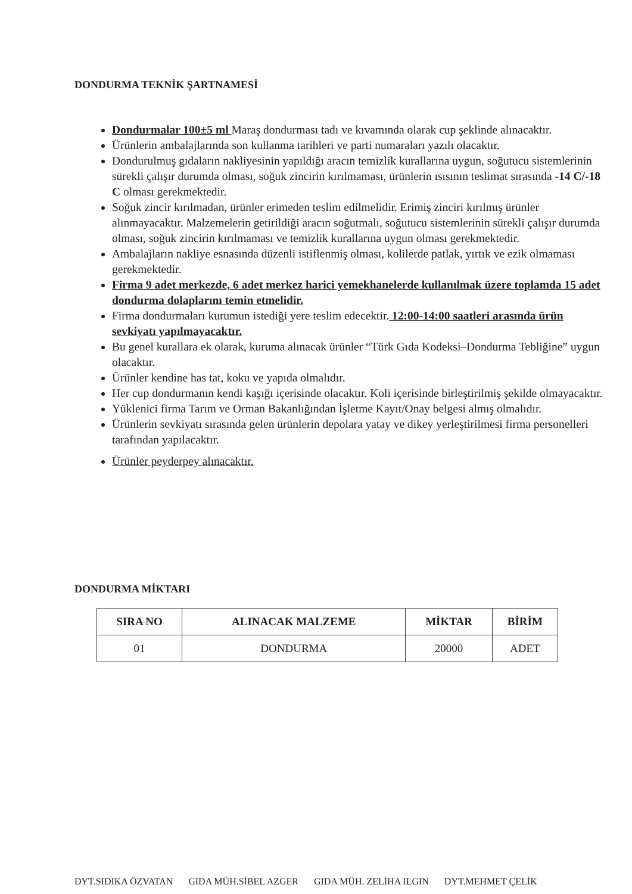DONDURMA TEKNİK ŞARTNAMESİ
Dondurmalar 100±5 ml Maraş dondurması tadı ve kıvamında olarak cup şeklinde alınacaktır.
Ürünlerin ambalajlarında son kullanma tarihleri ve parti numaraları yazılı olacaktır.
Dondurulmuş gıdaların nakliyesinin yapıldığı aracın temizlik kurallarına uygun, soğutucu sistemlerinin sürekli çalışır durumda olması, soğuk zincirin kırılmaması, ürünlerin ısısının teslimat sırasında -14 C/-18 C olması gerekmektedir.
Soğuk zincir kırılmadan, ürünler erimeden teslim edilmelidir. Erimiş zinciri kırılmış ürünler alınmayacaktır. Malzemelerin getirildiği aracın soğutmalı, soğutucu sistemlerinin sürekli çalışır durumda olması, soğuk zincirin kırılmaması ve temizlik kurallarına uygun olması gerekmektedir.
Ambalajların nakliye esnasında düzenli istiflenmiş olması, kolilerde patlak, yırtık ve ezik olmaması gerekmektedir.
Firma 9 adet merkezde, 6 adet merkez harici yemekhanelerde kullanılmak üzere toplamda 15 adet dondurma dolaplarını temin etmelidir.
Firma dondurmaları kurumun istediği yere teslim edecektir. 12:00-14:00 saatleri arasında ürün sevkiyatı yapılmayacaktır.
Bu genel kurallara ek olarak, kuruma alınacak ürünler “Türk Gıda Kodeksi–Dondurma Tebliğine” uygun olacaktır.
Ürünler kendine has tat, koku ve yapıda olmalıdır.
Her cup dondurmanın kendi kaşığı içerisinde olacaktır. Koli içerisinde birleştirilmiş şekilde olmayacaktır.
Yüklenici firma Tarım ve Orman Bakanlığından İşletme Kayıt/Onay belgesi almış olmalıdır.
Ürünlerin sevkiyatı sırasında gelen ürünlerin depolara yatay ve dikey yerleştirilmesi firma personelleri tarafından yapılacaktır.
Ürünler peyderpey alınacaktır.
DONDURMA MİKTARI
| SIRA NO | ALINACAK MALZEME | MİKTAR | BİRİM |
| --- | --- | --- | --- |
| 01 | DONDURMA | 20000 | ADET |
DYT.SIDIKA ÖZVATAN GIDA MÜH.SİBEL AZGER GIDA MÜH. ZELİHA ILGIN DYT.MEHMET ÇELİK